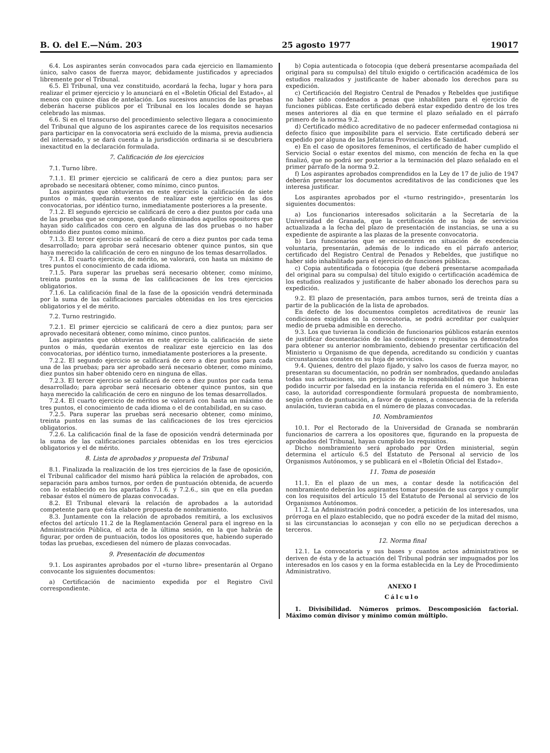B. O. del E.—Núm. 203 25 agosto 1977 19017
6.4. Los aspirantes serán convocados para cada ejercicio en llamamiento único, salvo casos de fuerza mayor, debidamente justificados y apreciados libremente por el Tribunal.
6.5. El Tribunal, una vez constituido, acordará la fecha, lugar y hora para realizar el primer ejercicio y lo anunciará en el «Boletín Oficial del Estado», al menos con quince días de antelación. Los sucesivos anuncios de las pruebas deberán hacerse públicos por el Tribunal en los locales donde se hayan celebrado las mismas.
6.6. Si en el transcurso del procedimiento selectivo llegara a conocimiento del Tribunal que alguno de los aspirantes carece de los requisitos necesarios para participar en la convocatoria será excluido de la misma, previa audiencia del interesado, y se dará cuenta a la jurisdicción ordinaria si se descubriera inexactitud en la declaración formulada.
7. Calificación de los ejercicios
7.1. Turno libre.
7.1.1. El primer ejercicio se calificará de cero a diez puntos; para ser aprobado se necesitará obtener, como mínimo, cinco puntos.
Los aspirantes que obtuvieran en este ejercicio la calificación de siete puntos o más, quedarán exentos de realizar este ejercicio en las dos convocatorias, por idéntico turno, inmediatamente posteriores a la presente.
7.1.2. El segundo ejercicio se calificará de cero a diez puntos por cada una de las pruebas que se compone, quedando eliminados aquellos opositores que hayan sido calificados con cero en alguna de las dos pruebas o no haber obtenido diez puntos como mínimo.
7.1.3. El tercer ejercicio se calificará de cero a diez puntos por cada tema desarrollado; para aprobar será necesario obtener quince puntos, sin que haya merecido la calificación de cero en ninguno de los temas desarrollados.
7.1.4. El cuarto ejercicio, de mérito, se valorará, con hasta un máximo de tres puntos el conocimiento de cada idioma.
7.1.5. Para superar las pruebas será necesario obtener, como mínimo, treinta puntos en la suma de las calificaciones de los tres ejercicios obligatorios.
7.1.6. La calificación final de la fase de la oposición vendrá determinada por la suma de las calificaciones parciales obtenidas en los tres ejercicios obligatorios y el de mérito.
7.2. Turno restringido.
7.2.1. El primer ejercicio se calificará de cero a diez puntos; para ser aprovado necesitará obtener, como mínimo, cinco puntos.
Los aspirantes que obtuvieran en este ejercicio la calificación de siete puntos o más, quedarán exentos de realizar este ejercicio en las dos convocatorias, por idéntico turno, inmediatamente posteriores a la presente.
7.2.2. El segundo ejercicio se calificará de cero a diez puntos para cada una de las pruebas; para ser aprobado será necesario obtener, como mínimo, diez puntos sin haber obtenido cero en ninguna de ellas.
7.2.3. El tercer ejercicio se calificará de cero a diez puntos por cada tema desarrollado; para aprobar será necesario obtener quince puntos, sin que haya merecido la calificación de cero en ninguno de los temas desarrollados.
7.2.4. El cuarto ejercicio de méritos se valorará con hasta un máximo de tres puntos, el conocimiento de cada idioma o el de contabilidad, en su caso.
7.2.5. Para superar las pruebas será necesario obtener, como mínimo, treinta puntos en las sumas de las calificaciones de los tres ejercicios obligatorios.
7.2.6. La calificación final de la fase de oposición vendrá determinada por la suma de las calificaciones parciales obtenidas en los tres ejercicios obligatorios y el de mérito.
8. Lista de aprobados y propuesta del Tribunal
8.1. Finalizada la realización de los tres ejercicios de la fase de oposición, el Tribunal calificador del mismo hará pública la relación de aprobados, con separación para ambos turnos, por orden de puntuación obtenida, de acuerdo con lo establecido en los apartados 7.1.6. y 7.2.6., sin que en ella puedan rebasar éstos el número de plazas convocadas.
8.2. El Tribunal elevará la relación de aprobados a la autoridad competente para que ésta elabore propuesta de nombramiento.
8.3. Juntamente con la relación de aprobados remitirá, a los exclusivos efectos del artículo 11.2 de la Reglamentación General para el ingreso en la Administración Pública, el acta de la última sesión, en la que habrán de figurar, por orden de puntuación, todos los opositores que, habiendo superado todas las pruebas, excediesen del número de plazas convocadas.
9. Presentación de documentos
9.1. Los aspirantes aprobados por el «turno libre» presentarán al Organo convocante los siguientes documentos:
a) Certificación de nacimiento expedida por el Registro Civil correspondiente.
b) Copia autenticada o fotocopia (que deberá presentarse acompañada del original para su compulsa) del título exigido o certificación académica de los estudios realizados y justificante de haber abonado los derechos para su expedición.
c) Certificación del Registro Central de Penados y Rebeldes que justifique no haber sido condenados a penas que inhabiliten para el ejercicio de funciones públicas. Este certificado deberá estar expedido dentro de los tres meses anteriores al día en que termine el plazo señalado en el párrafo primero de la norma 9.2.
d) Certificado médico acreditativo de no padecer enfermedad contagiosa ni defecto físico que imposibilite para el servicio. Este certificado deberá ser expedido por alguna de las Jefaturas Provinciales de Sanidad.
e) En el caso de opositores femeninos, el certificado de haber cumplido el Servicio Social o estar exentos del mismo, con mención de fecha en la que finalizó, que no podrá ser posterior a la terminación del plazo señalado en el primer párrafo de la norma 9.2.
f) Los aspirantes aprobados comprendidos en la Ley de 17 de julio de 1947 deberán presentar los documentos acreditativos de las condiciones que les interesa justificar.
Los aspirantes aprobados por el «turno restringido», presentarán los siguientes documentos:
a) Los funcionarios interesados solicitarán a la Secretaría de la Universidad de Granada, que la certificación de su hoja de servicios actualizada a la fecha del plazo de presentación de instancias, se una a su expediente de aspirante a las plazas de la presente convocatoria.
b) Los funcionarios que se encuentren en situación de excedencia voluntaria, presentarán, además de lo indicado en el párrafo anterior, certificado del Registro Central de Penados y Rebeldes, que justifique no haber sido inhabilitado para el ejercicio de funciones públicas.
c) Copia autentificada o fotocopia (que deberá presentarse acompañada del original para su compulsa) del título exigido o certificación académica de los estudios realizados y justificante de haber abonado los derechos para su expedición.
9.2. El plazo de presentación, para ambos turnos, será de treinta días a partir de la publicación de la lista de aprobados.
En defecto de los documentos completos acreditativos de reunir las condiciones exigidas en la convocatoria, se podrá acreditar por cualquier medio de prueba admisible en derecho.
9.3. Los que tuvieran la condición de funcionarios públicos estarán exentos de justificar documentación de las condiciones y requisitos ya demostrados para obtener su anterior nombramiento, debiendo presentar certificación del Ministerio u Organismo de que dependa, acreditando su condición y cuantas circunstancias consten en su hoja de servicios.
9.4. Quienes, dentro del plazo fijado, y salvo los casos de fuerza mayor, no presentaran su documentación, no podrán ser nombrados, quedando anuladas todas sus actuaciones, sin perjuicio de la responsabilidad en que hubieran podido incurrir por falsedad en la instancia referida en el número 3. En este caso, la autoridad correspondiente formulará propuesta de nombramiento, según orden de puntuación, a favor de quienes, a consecuencia de la referida anulación, tuvieran cabida en el número de plazas convocadas.
10. Nombramientos
10.1. Por el Rectorado de la Universidad de Granada se nombrarán funcionarios de carrera a los opositores que, figurando en la propuesta de aprobados del Tribunal, hayan cumplido los requisitos.
Dicho nombramiento será aprobado por Orden ministerial, según determina el artículo 6.5 del Estatuto de Personal al servicio de los Organismos Autónomos, y se publicará en el «Boletín Oficial del Estado».
11. Toma de posesión
11.1. En el plazo de un mes, a contar desde la notificación del nombramiento deberán los aspirantes tomar posesión de sus cargos y cumplir con los requisitos del artículo 15 del Estatuto de Personal al servicio de los Organismos Autónomos.
11.2. La Administración podrá conceder, a petición de los interesados, una prórroga en el plazo establecido, que no podrá exceder de la mitad del mismo, si las circunstancias lo aconsejan y con ello no se perjudican derechos a terceros.
12. Norma final
12.1. La convocatoria y sus bases y cuantos actos administrativos se deriven de ésta y de la actuación del Tribunal podrán ser impugnados por los interesados en los casos y en la forma establecida en la Ley de Procedimiento Administrativo.
ANEXO I
Cálculo
1. Divisibilidad. Números primos. Descomposición factorial. Máximo común divisor y mínimo común múltiplo.